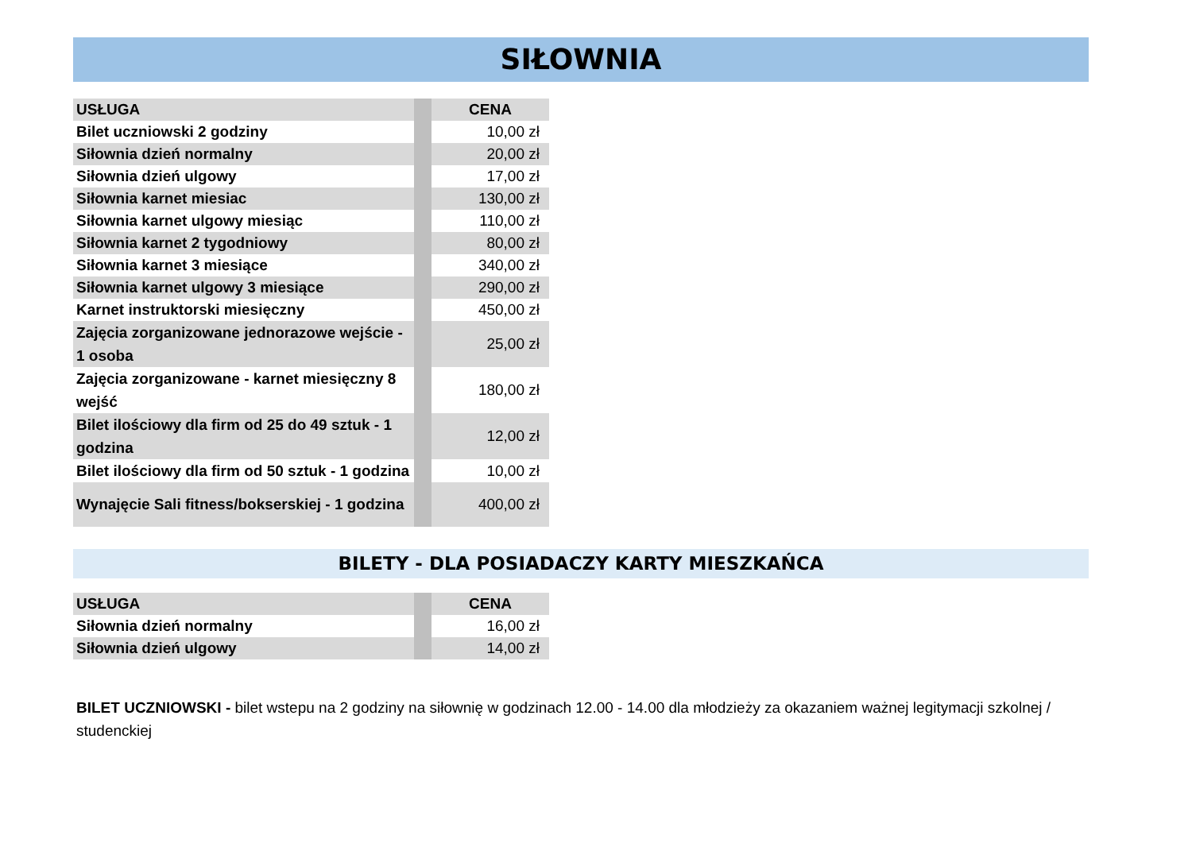SIŁOWNIA
| USŁUGA | | CENA |
| Bilet uczniowski 2 godziny | | 10,00 zł |
| Siłownia dzień normalny | | 20,00 zł |
| Siłownia dzień ulgowy | | 17,00 zł |
| Siłownia karnet miesiac | | 130,00 zł |
| Siłownia karnet ulgowy miesiąc | | 110,00 zł |
| Siłownia karnet 2 tygodniowy | | 80,00 zł |
| Siłownia karnet 3 miesiące | | 340,00 zł |
| Siłownia karnet ulgowy 3 miesiące | | 290,00 zł |
| Karnet instruktorski miesięczny | | 450,00 zł |
| Zajęcia zorganizowane jednorazowe wejście - 1 osoba | | 25,00 zł |
| Zajęcia zorganizowane - karnet miesięczny 8 wejść | | 180,00 zł |
| Bilet ilościowy dla firm od 25 do 49 sztuk - 1 godzina | | 12,00 zł |
| Bilet ilościowy dla firm od 50 sztuk - 1 godzina | | 10,00 zł |
| Wynajęcie Sali fitness/bokserskiej - 1 godzina | | 400,00 zł |
BILETY - DLA POSIADACZY KARTY MIESZKAŃCA
| USŁUGA | | CENA |
| Siłownia dzień normalny | | 16,00 zł |
| Siłownia dzień ulgowy | | 14,00 zł |
BILET UCZNIOWSKI - bilet wstepu na 2 godziny na siłownię w godzinach 12.00 - 14.00 dla młodzieży za okazaniem ważnej legitymacji szkolnej / studenckiej